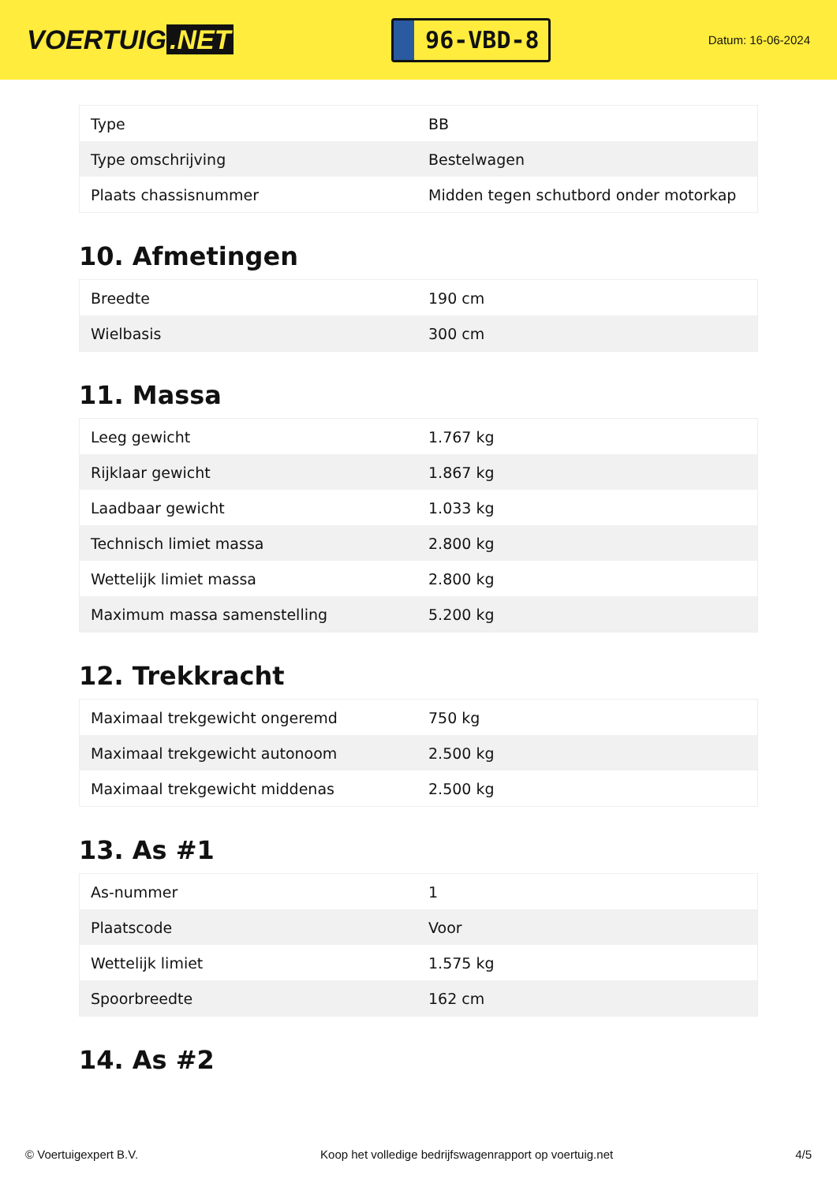VOERTUIG.NET
96-VBD-8
Datum: 16-06-2024
| Type | BB |
| Type omschrijving | Bestelwagen |
| Plaats chassisnummer | Midden tegen schutbord onder motorkap |
10. Afmetingen
| Breedte | 190 cm |
| Wielbasis | 300 cm |
11. Massa
| Leeg gewicht | 1.767 kg |
| Rijklaar gewicht | 1.867 kg |
| Laadbaar gewicht | 1.033 kg |
| Technisch limiet massa | 2.800 kg |
| Wettelijk limiet massa | 2.800 kg |
| Maximum massa samenstelling | 5.200 kg |
12. Trekkracht
| Maximaal trekgewicht ongeremd | 750 kg |
| Maximaal trekgewicht autonoom | 2.500 kg |
| Maximaal trekgewicht middenas | 2.500 kg |
13. As #1
| As-nummer | 1 |
| Plaatscode | Voor |
| Wettelijk limiet | 1.575 kg |
| Spoorbreedte | 162 cm |
14. As #2
© Voertuigexpert B.V. Koop het volledige bedrijfswagenrapport op voertuig.net 4/5